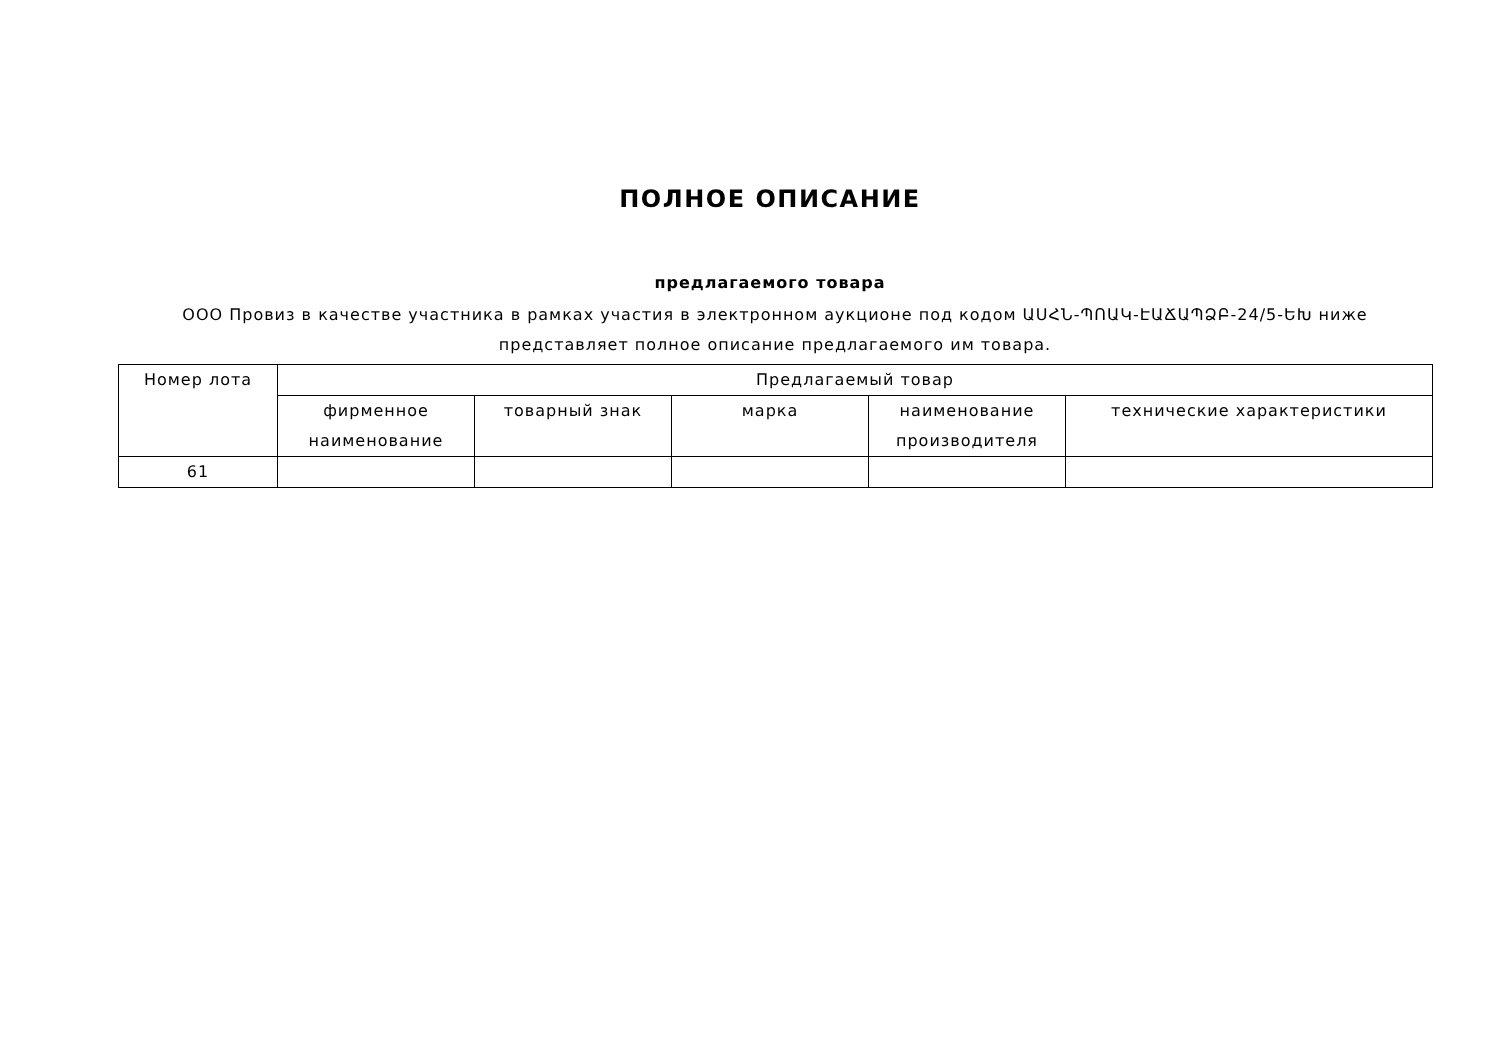ПОЛНОЕ ОПИСАНИЕ
предлагаемого товара
ООО Провиз в качестве участника в рамках участия в электронном аукционе под кодом ԱՍՀՆ-ՊՈԱԿ-ԷԱՃԱՊՁԲ-24/5-ԵԽ ниже представляет полное описание предлагаемого им товара.
| Номер лота | Предлагаемый товар | | | | |
| --- | --- | --- | --- | --- | --- |
| | фирменное наименование | товарный знак | марка | наименование производителя | технические характеристики |
| 61 | | | | | |